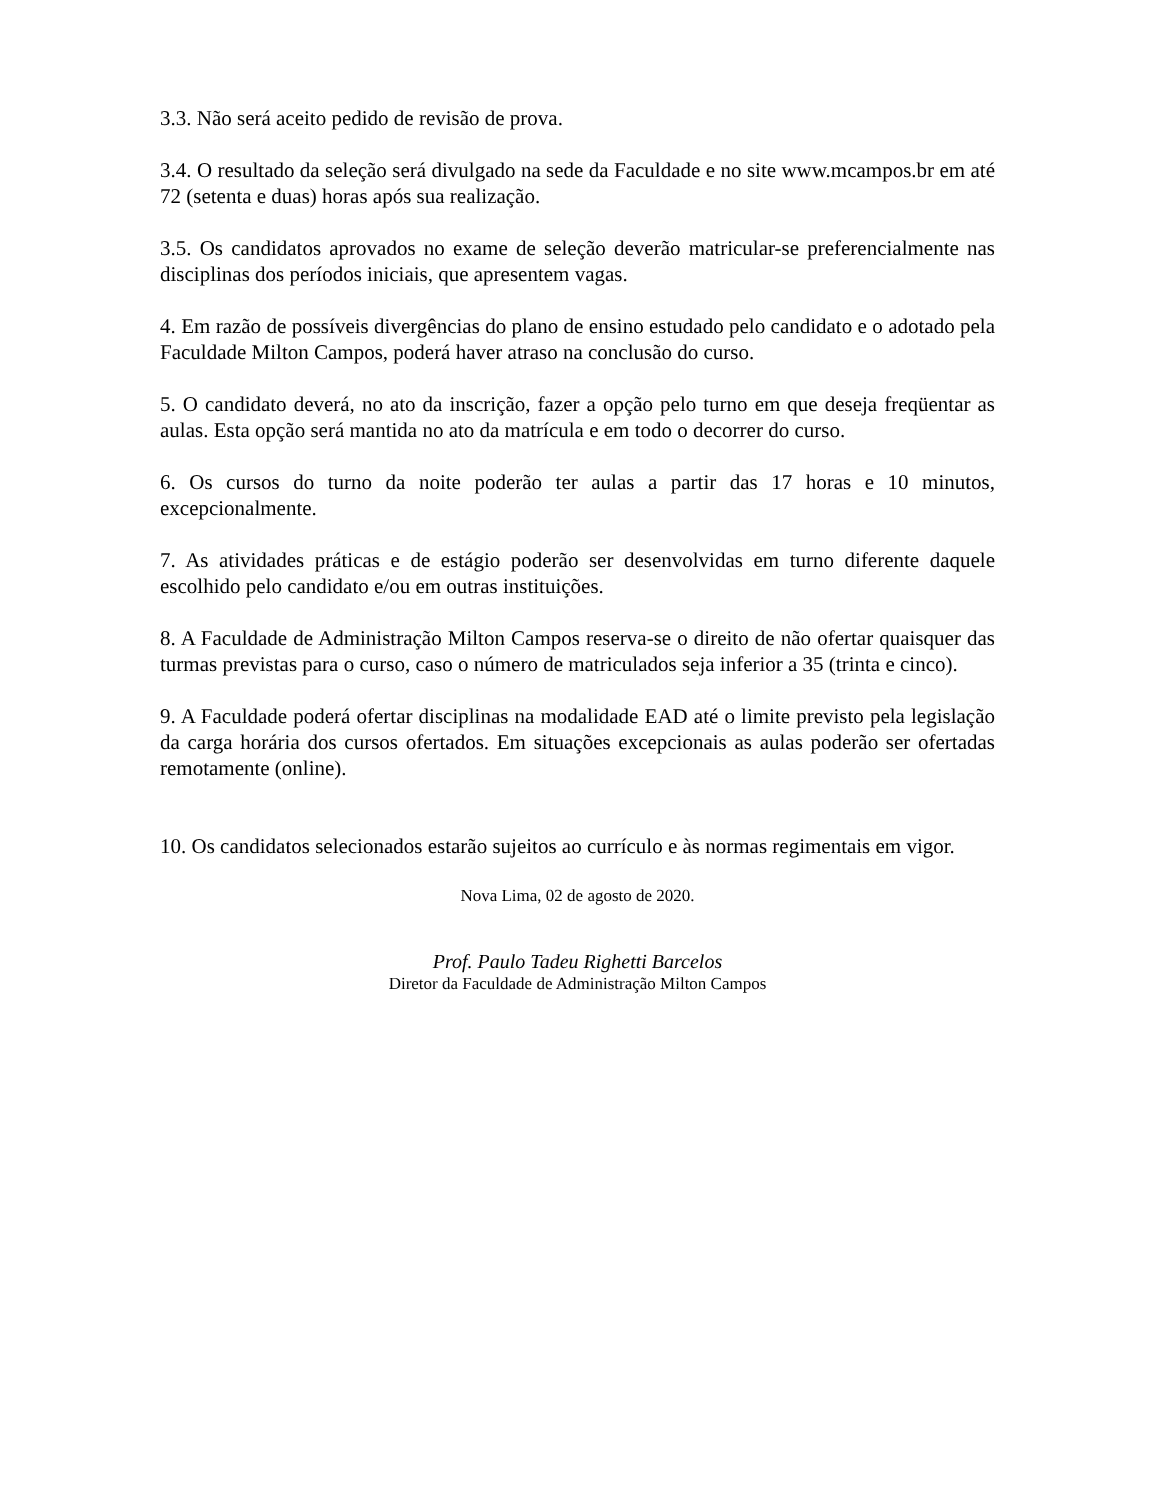3.3. Não será aceito pedido de revisão de prova.
3.4. O resultado da seleção será divulgado na sede da Faculdade e no site www.mcampos.br em até 72 (setenta e duas) horas após sua realização.
3.5. Os candidatos aprovados no exame de seleção deverão matricular-se preferencialmente nas disciplinas dos períodos iniciais, que apresentem vagas.
4. Em razão de possíveis divergências do plano de ensino estudado pelo candidato e o adotado pela Faculdade Milton Campos, poderá haver atraso na conclusão do curso.
5. O candidato deverá, no ato da inscrição, fazer a opção pelo turno em que deseja freqüentar as aulas. Esta opção será mantida no ato da matrícula e em todo o decorrer do curso.
6. Os cursos do turno da noite poderão ter aulas a partir das 17 horas e 10 minutos, excepcionalmente.
7. As atividades práticas e de estágio poderão ser desenvolvidas em turno diferente daquele escolhido pelo candidato e/ou em outras instituições.
8. A Faculdade de Administração Milton Campos reserva-se o direito de não ofertar quaisquer das turmas previstas para o curso, caso o número de matriculados seja inferior a 35 (trinta e cinco).
9. A Faculdade poderá ofertar disciplinas na modalidade EAD até o limite previsto pela legislação da carga horária dos cursos ofertados. Em situações excepcionais as aulas poderão ser ofertadas remotamente (online).
10. Os candidatos selecionados estarão sujeitos ao currículo e às normas regimentais em vigor.
Nova Lima, 02 de agosto de 2020.
Prof. Paulo Tadeu Righetti Barcelos
Diretor da Faculdade de Administração Milton Campos